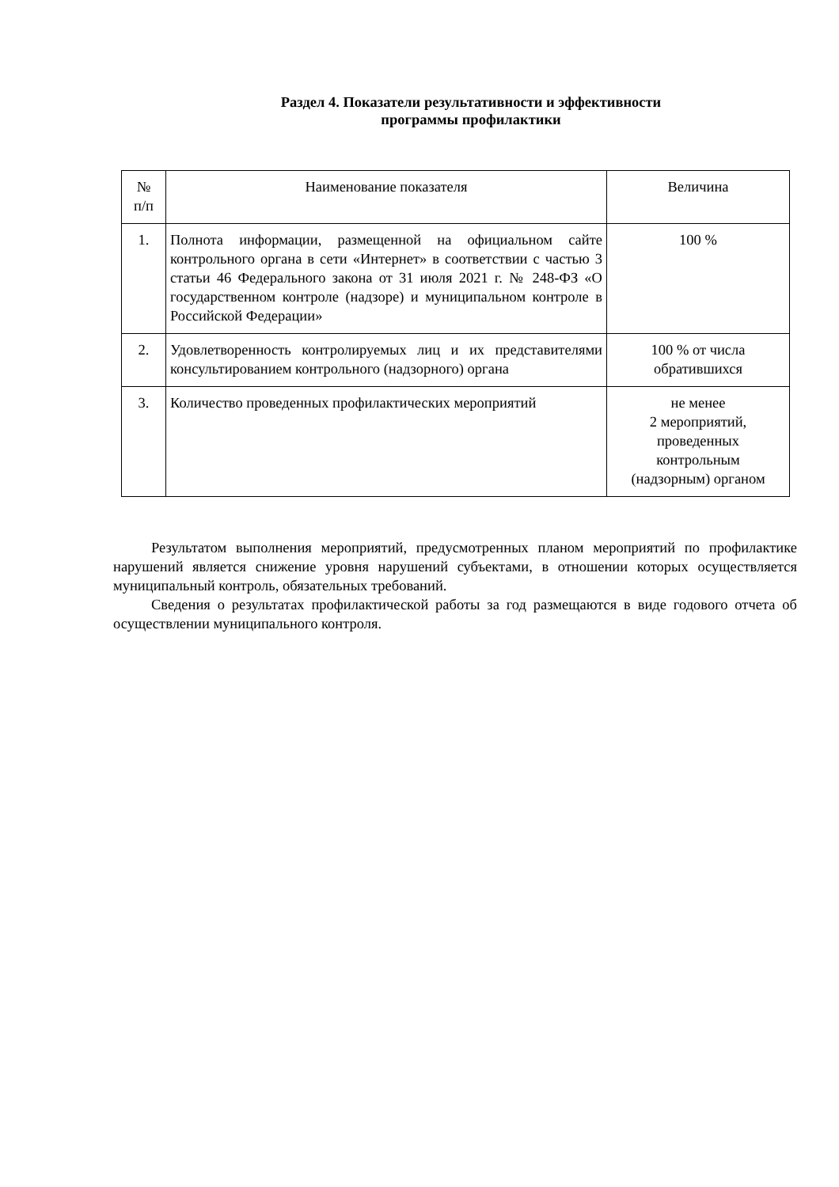Раздел 4. Показатели результативности и эффективности
программы профилактики
| № п/п | Наименование показателя | Величина |
| --- | --- | --- |
| 1. | Полнота информации, размещенной на официальном сайте контрольного органа в сети «Интернет» в соответствии с частью 3 статьи 46 Федерального закона от 31 июля 2021 г. № 248-ФЗ «О государственном контроле (надзоре) и муниципальном контроле в Российской Федерации» | 100 % |
| 2. | Удовлетворенность контролируемых лиц и их представителями консультированием контрольного (надзорного) органа | 100 % от числа обратившихся |
| 3. | Количество проведенных профилактических мероприятий | не менее 2 мероприятий, проведенных контрольным (надзорным) органом |
Результатом выполнения мероприятий, предусмотренных планом мероприятий по профилактике нарушений является снижение уровня нарушений субъектами, в отношении которых осуществляется муниципальный контроль, обязательных требований.
Сведения о результатах профилактической работы за год размещаются в виде годового отчета об осуществлении муниципального контроля.